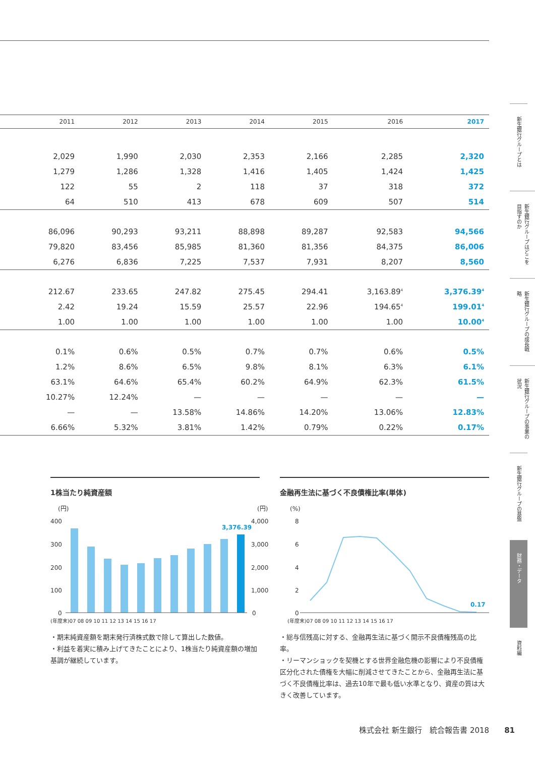| | 2011 | 2012 | 2013 | 2014 | 2015 | 2016 | 2017 |
| --- | --- | --- | --- | --- | --- | --- | --- |
| | 2,029 | 1,990 | 2,030 | 2,353 | 2,166 | 2,285 | 2,320 |
| | 1,279 | 1,286 | 1,328 | 1,416 | 1,405 | 1,424 | 1,425 |
| | 122 | 55 | 2 | 118 | 37 | 318 | 372 |
| | 64 | 510 | 413 | 678 | 609 | 507 | 514 |
| | 86,096 | 90,293 | 93,211 | 88,898 | 89,287 | 92,583 | 94,566 |
| | 79,820 | 83,456 | 85,985 | 81,360 | 81,356 | 84,375 | 86,006 |
| | 6,276 | 6,836 | 7,225 | 7,537 | 7,931 | 8,207 | 8,560 |
| | 212.67 | 233.65 | 247.82 | 275.45 | 294.41 | 3,163.89<sup>4</sup> | 3,376.39<sup>4</sup> |
| | 2.42 | 19.24 | 15.59 | 25.57 | 22.96 | 194.65<sup>4</sup> | 199.01<sup>4</sup> |
| | 1.00 | 1.00 | 1.00 | 1.00 | 1.00 | 1.00 | 10.00<sup>4</sup> |
| | 0.1% | 0.6% | 0.5% | 0.7% | 0.7% | 0.6% | 0.5% |
| | 1.2% | 8.6% | 6.5% | 9.8% | 8.1% | 6.3% | 6.1% |
| | 63.1% | 64.6% | 65.4% | 60.2% | 64.9% | 62.3% | 61.5% |
| | 10.27% | 12.24% | — | — | — | — | — |
| | — | — | 13.58% | 14.86% | 14.20% | 13.06% | 12.83% |
| | 6.66% | 5.32% | 3.81% | 1.42% | 0.79% | 0.22% | 0.17% |
1株当たり純資産額
(円)
(円)
400
300
200
100
0
4,000
3,000
2,000
1,000
0
3,376.39
(年度末)07 08 09 10 11 12 13 14 15 16 17
・期末純資産額を期末発行済株式数で除して算出した数値。
・利益を着実に積み上げてきたことにより、1株当たり純資産額の増加基調が継続しています。
金融再生法に基づく不良債権比率(単体)
(%)
8
6
4
2
0
0.17
(年度末)07 08 09 10 11 12 13 14 15 16 17
・総与信残高に対する、金融再生法に基づく開示不良債権残高の比率。
・リーマンショックを契機とする世界金融危機の影響により不良債権区分化された債権を大幅に削減させてきたことから、金融再生法に基づく不良債権比率は、過去10年で最も低い水準となり、資産の質は大きく改善しています。
新生銀行グループとは
新生銀行グループはどこを目指すのか
新生銀行グループの成長戦略
新生銀行グループの事業の状況
新生銀行グループの基盤
財務・データ
資料編
株式会社 新生銀行　統合報告書 2018　　81